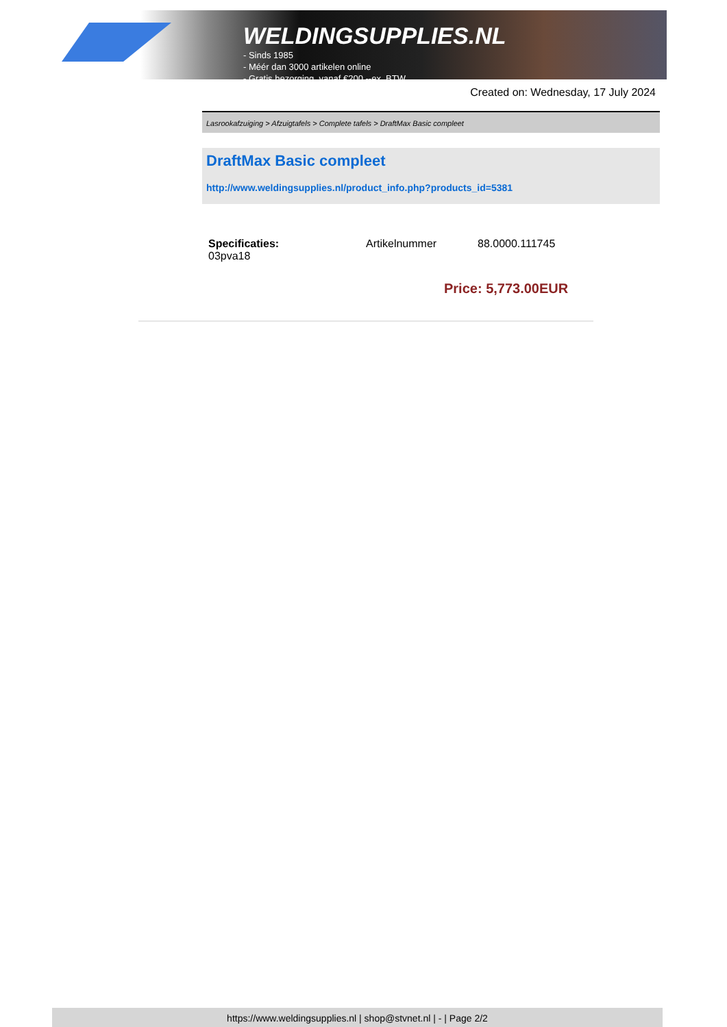WELDINGSUPPLIES.NL
- Sinds 1985
- Méér dan 3000 artikelen online
- Gratis bezorging, vanaf €200,--ex. BTW
Created on: Wednesday, 17 July 2024
Lasrookafzuiging > Afzuigtafels > Complete tafels > DraftMax Basic compleet
DraftMax Basic compleet
http://www.weldingsupplies.nl/product_info.php?products_id=5381
| Specificaties: 03pva18 | Artikelnummer | 88.0000.111745 |
Price: 5,773.00EUR
https://www.weldingsupplies.nl | shop@stvnet.nl | - | Page 2/2